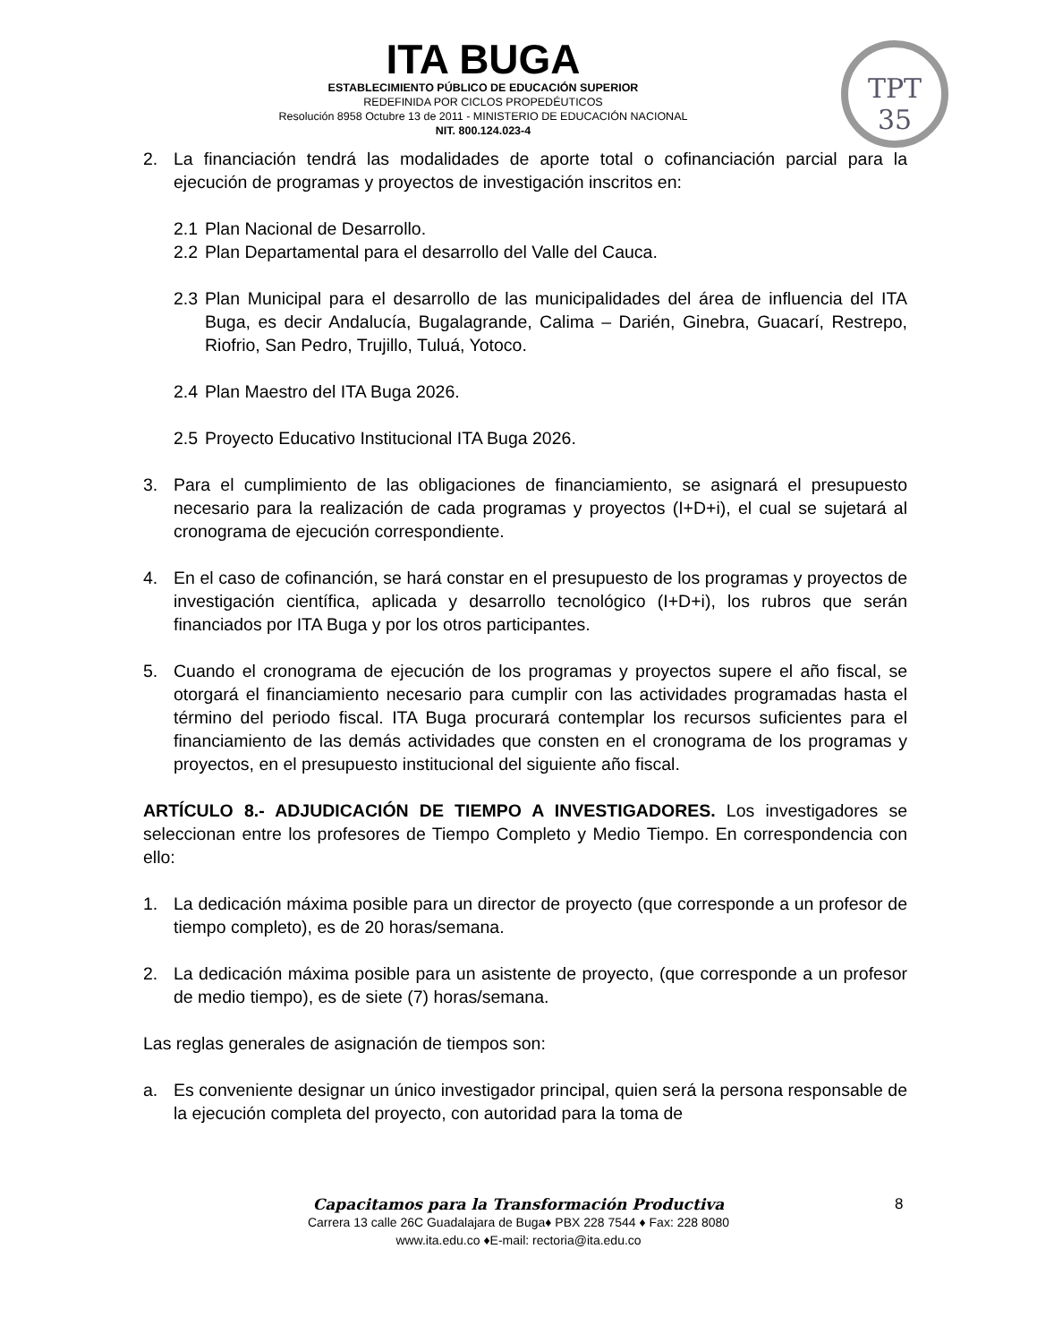ITA BUGA
ESTABLECIMIENTO PÚBLICO DE EDUCACIÓN SUPERIOR
REDEFINIDA POR CICLOS PROPEDÉUTICOS
Resolución 8958 Octubre 13 de 2011 - MINISTERIO DE EDUCACIÓN NACIONAL
NIT. 800.124.023-4
TPT
35
2. La financiación tendrá las modalidades de aporte total o cofinanciación parcial para la ejecución de programas y proyectos de investigación inscritos en:
2.1 Plan Nacional de Desarrollo.
2.2 Plan Departamental para el desarrollo del Valle del Cauca.
2.3 Plan Municipal para el desarrollo de las municipalidades del área de influencia del ITA Buga, es decir Andalucía, Bugalagrande, Calima – Darién, Ginebra, Guacarí, Restrepo, Riofrio, San Pedro, Trujillo, Tuluá, Yotoco.
2.4 Plan Maestro del ITA Buga 2026.
2.5 Proyecto Educativo Institucional ITA Buga 2026.
3. Para el cumplimiento de las obligaciones de financiamiento, se asignará el presupuesto necesario para la realización de cada programas y proyectos (I+D+i), el cual se sujetará al cronograma de ejecución correspondiente.
4. En el caso de cofinanción, se hará constar en el presupuesto de los programas y proyectos de investigación científica, aplicada y desarrollo tecnológico (I+D+i), los rubros que serán financiados por ITA Buga y por los otros participantes.
5. Cuando el cronograma de ejecución de los programas y proyectos supere el año fiscal, se otorgará el financiamiento necesario para cumplir con las actividades programadas hasta el término del periodo fiscal. ITA Buga procurará contemplar los recursos suficientes para el financiamiento de las demás actividades que consten en el cronograma de los programas y proyectos, en el presupuesto institucional del siguiente año fiscal.
ARTÍCULO 8.- ADJUDICACIÓN DE TIEMPO A INVESTIGADORES. Los investigadores se seleccionan entre los profesores de Tiempo Completo y Medio Tiempo. En correspondencia con ello:
1. La dedicación máxima posible para un director de proyecto (que corresponde a un profesor de tiempo completo), es de 20 horas/semana.
2. La dedicación máxima posible para un asistente de proyecto, (que corresponde a un profesor de medio tiempo), es de siete (7) horas/semana.
Las reglas generales de asignación de tiempos son:
a. Es conveniente designar un único investigador principal, quien será la persona responsable de la ejecución completa del proyecto, con autoridad para la toma de
Capacitamos para la Transformación Productiva
Carrera 13 calle 26C Guadalajara de Buga♦ PBX 228 7544 ♦ Fax: 228 8080
www.ita.edu.co ♦E-mail: rectoria@ita.edu.co
8